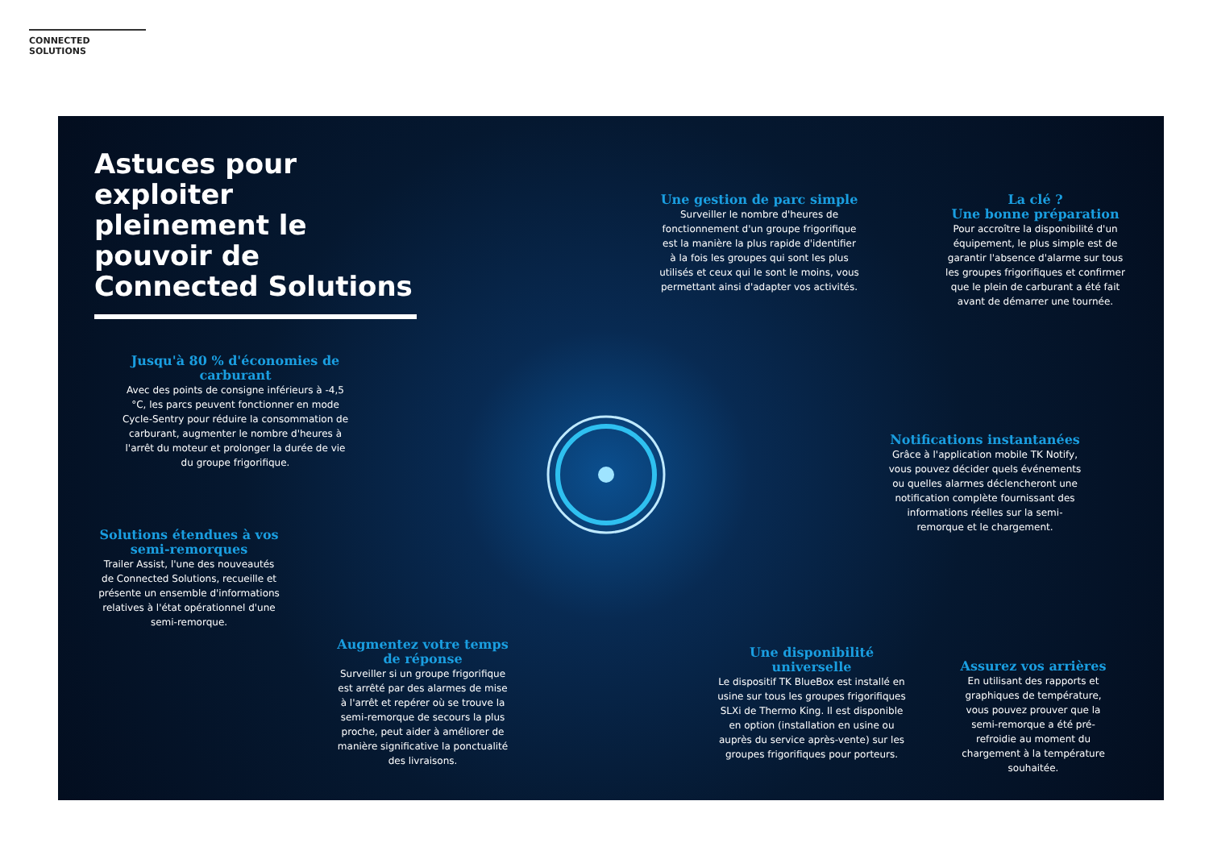CONNECTED SOLUTIONS
Astuces pour exploiter pleinement le pouvoir de Connected Solutions
Une gestion de parc simple
Surveiller le nombre d'heures de fonctionnement d'un groupe frigorifique est la manière la plus rapide d'identifier à la fois les groupes qui sont les plus utilisés et ceux qui le sont le moins, vous permettant ainsi d'adapter vos activités.
La clé ?
Une bonne préparation
Pour accroître la disponibilité d'un équipement, le plus simple est de garantir l'absence d'alarme sur tous les groupes frigorifiques et confirmer que le plein de carburant a été fait avant de démarrer une tournée.
Jusqu'à 80 % d'économies de carburant
Avec des points de consigne inférieurs à -4,5 °C, les parcs peuvent fonctionner en mode Cycle-Sentry pour réduire la consommation de carburant, augmenter le nombre d'heures à l'arrêt du moteur et prolonger la durée de vie du groupe frigorifique.
Notifications instantanées
Grâce à l'application mobile TK Notify, vous pouvez décider quels événements ou quelles alarmes déclencheront une notification complète fournissant des informations réelles sur la semi-remorque et le chargement.
Solutions étendues à vos semi-remorques
Trailer Assist, l'une des nouveautés de Connected Solutions, recueille et présente un ensemble d'informations relatives à l'état opérationnel d'une semi-remorque.
Augmentez votre temps de réponse
Surveiller si un groupe frigorifique est arrêté par des alarmes de mise à l'arrêt et repérer où se trouve la semi-remorque de secours la plus proche, peut aider à améliorer de manière significative la ponctualité des livraisons.
Une disponibilité universelle
Le dispositif TK BlueBox est installé en usine sur tous les groupes frigorifiques SLXi de Thermo King. Il est disponible en option (installation en usine ou auprès du service après-vente) sur les groupes frigorifiques pour porteurs.
Assurez vos arrières
En utilisant des rapports et graphiques de température, vous pouvez prouver que la semi-remorque a été pré-refroidie au moment du chargement à la température souhaitée.